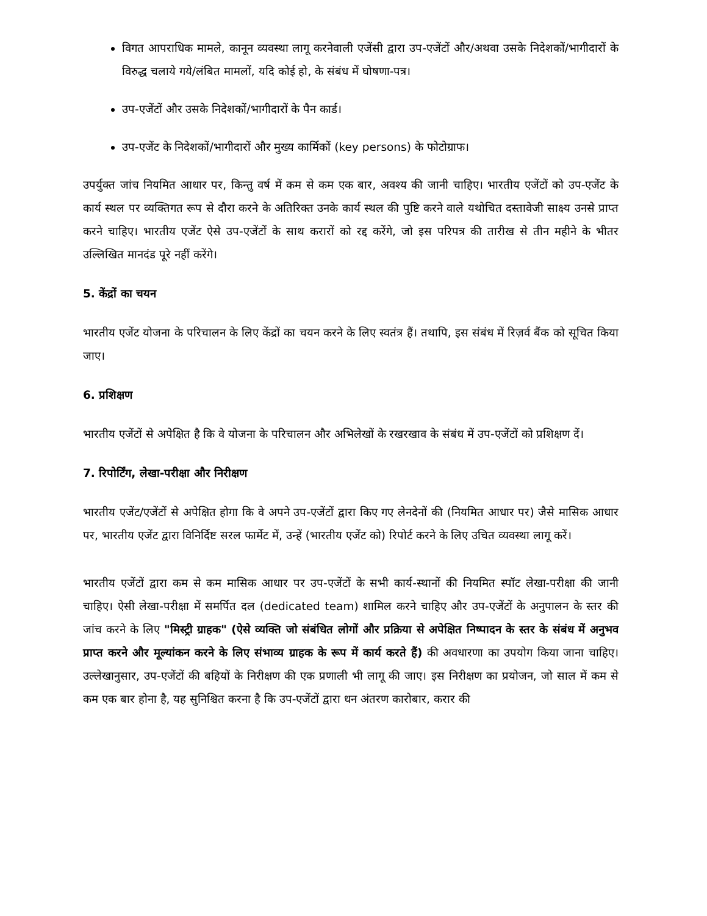विगत आपराधिक मामले, कानून व्यवस्था लागू करनेवाली एजेंसी द्वारा उप-एजेंटों और/अथवा उसके निदेशकों/भागीदारों के विरुद्ध चलाये गये/लंबित मामलों, यदि कोई हो, के संबंध में घोषणा-पत्र।
उप-एजेंटों और उसके निदेशकों/भागीदारों के पैन कार्ड।
उप-एजेंट के निदेशकों/भागीदारों और मुख्य कार्मिकों (key persons) के फोटोग्राफ।
उपर्युक्त जांच नियमित आधार पर, किन्तु वर्ष में कम से कम एक बार, अवश्य की जानी चाहिए। भारतीय एजेंटों को उप-एजेंट के कार्य स्थल पर व्यक्तिगत रूप से दौरा करने के अतिरिक्त उनके कार्य स्थल की पुष्टि करने वाले यथोचित दस्तावेजी साक्ष्य उनसे प्राप्त करने चाहिए। भारतीय एजेंट ऐसे उप-एजेंटों के साथ करारों को रद्द करेंगे, जो इस परिपत्र की तारीख से तीन महीने के भीतर उल्लिखित मानदंड पूरे नहीं करेंगे।
5. केंद्रों का चयन
भारतीय एजेंट योजना के परिचालन के लिए केंद्रों का चयन करने के लिए स्वतंत्र हैं। तथापि, इस संबंध में रिज़र्व बैंक को सूचित किया जाए।
6. प्रशिक्षण
भारतीय एजेंटों से अपेक्षित है कि वे योजना के परिचालन और अभिलेखों के रखरखाव के संबंध में उप-एजेंटों को प्रशिक्षण दें।
7. रिपोर्टिंग, लेखा-परीक्षा और निरीक्षण
भारतीय एजेंट/एजेंटों से अपेक्षित होगा कि वे अपने उप-एजेंटों द्वारा किए गए लेनदेनों की (नियमित आधार पर) जैसे मासिक आधार पर, भारतीय एजेंट द्वारा विनिर्दिष्ट सरल फार्मेट में, उन्हें (भारतीय एजेंट को) रिपोर्ट करने के लिए उचित व्यवस्था लागू करें।
भारतीय एजेंटों द्वारा कम से कम मासिक आधार पर उप-एजेंटों के सभी कार्य-स्थानों की नियमित स्पॉट लेखा-परीक्षा की जानी चाहिए। ऐसी लेखा-परीक्षा में समर्पित दल (dedicated team) शामिल करने चाहिए और उप-एजेंटों के अनुपालन के स्तर की जांच करने के लिए "मिस्ट्री ग्राहक" (ऐसे व्यक्ति जो संबंधित लोगों और प्रक्रिया से अपेक्षित निष्पादन के स्तर के संबंध में अनुभव प्राप्त करने और मूल्यांकन करने के लिए संभाव्य ग्राहक के रूप में कार्य करते हैं) की अवधारणा का उपयोग किया जाना चाहिए। उल्लेखानुसार, उप-एजेंटों की बहियों के निरीक्षण की एक प्रणाली भी लागू की जाए। इस निरीक्षण का प्रयोजन, जो साल में कम से कम एक बार होना है, यह सुनिश्चित करना है कि उप-एजेंटों द्वारा धन अंतरण कारोबार, करार की